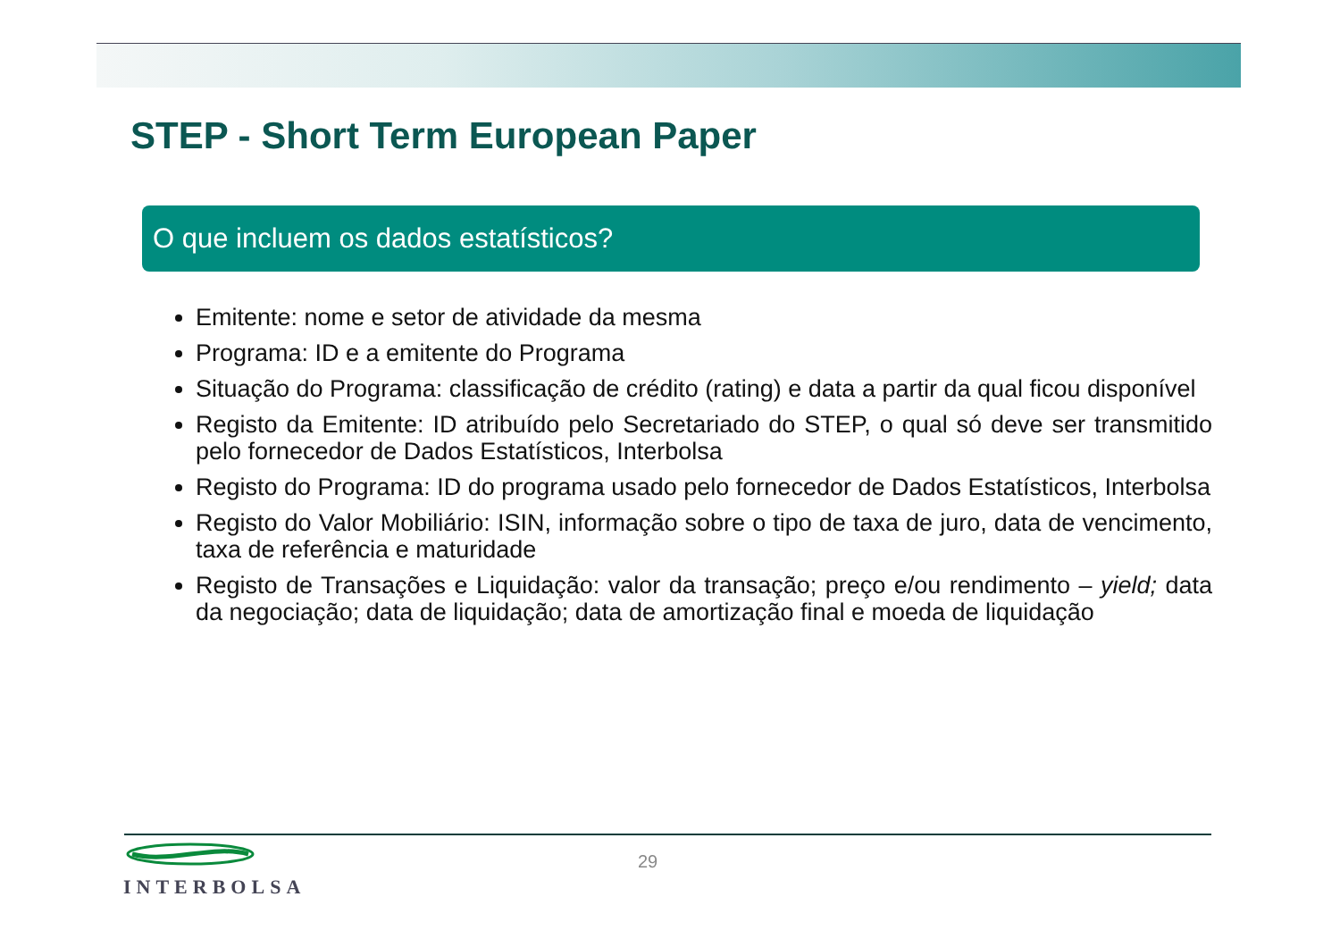STEP - Short Term European Paper
O que incluem os dados estatísticos?
Emitente: nome e setor de atividade da mesma
Programa: ID e a emitente do Programa
Situação do Programa: classificação de crédito (rating) e data a partir da qual ficou disponível
Registo da Emitente: ID atribuído pelo Secretariado do STEP, o qual só deve ser transmitido pelo fornecedor de Dados Estatísticos, Interbolsa
Registo do Programa: ID do programa usado pelo fornecedor de Dados Estatísticos, Interbolsa
Registo do Valor Mobiliário: ISIN, informação sobre o tipo de taxa de juro, data de vencimento, taxa de referência e maturidade
Registo de Transações e Liquidação: valor da transação; preço e/ou rendimento – yield; data da negociação; data de liquidação; data de amortização final e moeda de liquidação
INTERBOLSA
29